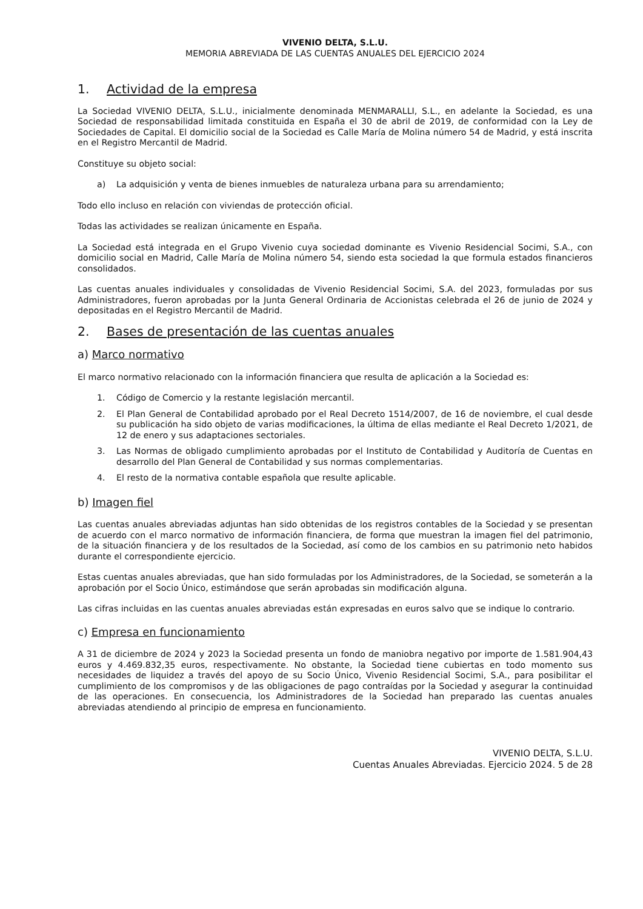VIVENIO DELTA, S.L.U.
MEMORIA ABREVIADA DE LAS CUENTAS ANUALES DEL EJERCICIO 2024
1. Actividad de la empresa
La Sociedad VIVENIO DELTA, S.L.U., inicialmente denominada MENMARALLI, S.L., en adelante la Sociedad, es una Sociedad de responsabilidad limitada constituida en España el 30 de abril de 2019, de conformidad con la Ley de Sociedades de Capital. El domicilio social de la Sociedad es Calle María de Molina número 54 de Madrid, y está inscrita en el Registro Mercantil de Madrid.
Constituye su objeto social:
a) La adquisición y venta de bienes inmuebles de naturaleza urbana para su arrendamiento;
Todo ello incluso en relación con viviendas de protección oficial.
Todas las actividades se realizan únicamente en España.
La Sociedad está integrada en el Grupo Vivenio cuya sociedad dominante es Vivenio Residencial Socimi, S.A., con domicilio social en Madrid, Calle María de Molina número 54, siendo esta sociedad la que formula estados financieros consolidados.
Las cuentas anuales individuales y consolidadas de Vivenio Residencial Socimi, S.A. del 2023, formuladas por sus Administradores, fueron aprobadas por la Junta General Ordinaria de Accionistas celebrada el 26 de junio de 2024 y depositadas en el Registro Mercantil de Madrid.
2. Bases de presentación de las cuentas anuales
a) Marco normativo
El marco normativo relacionado con la información financiera que resulta de aplicación a la Sociedad es:
1. Código de Comercio y la restante legislación mercantil.
2. El Plan General de Contabilidad aprobado por el Real Decreto 1514/2007, de 16 de noviembre, el cual desde su publicación ha sido objeto de varias modificaciones, la última de ellas mediante el Real Decreto 1/2021, de 12 de enero y sus adaptaciones sectoriales.
3. Las Normas de obligado cumplimiento aprobadas por el Instituto de Contabilidad y Auditoría de Cuentas en desarrollo del Plan General de Contabilidad y sus normas complementarias.
4. El resto de la normativa contable española que resulte aplicable.
b) Imagen fiel
Las cuentas anuales abreviadas adjuntas han sido obtenidas de los registros contables de la Sociedad y se presentan de acuerdo con el marco normativo de información financiera, de forma que muestran la imagen fiel del patrimonio, de la situación financiera y de los resultados de la Sociedad, así como de los cambios en su patrimonio neto habidos durante el correspondiente ejercicio.
Estas cuentas anuales abreviadas, que han sido formuladas por los Administradores, de la Sociedad, se someterán a la aprobación por el Socio Único, estimándose que serán aprobadas sin modificación alguna.
Las cifras incluidas en las cuentas anuales abreviadas están expresadas en euros salvo que se indique lo contrario.
c) Empresa en funcionamiento
A 31 de diciembre de 2024 y 2023 la Sociedad presenta un fondo de maniobra negativo por importe de 1.581.904,43 euros y 4.469.832,35 euros, respectivamente. No obstante, la Sociedad tiene cubiertas en todo momento sus necesidades de liquidez a través del apoyo de su Socio Único, Vivenio Residencial Socimi, S.A., para posibilitar el cumplimiento de los compromisos y de las obligaciones de pago contraídas por la Sociedad y asegurar la continuidad de las operaciones. En consecuencia, los Administradores de la Sociedad han preparado las cuentas anuales abreviadas atendiendo al principio de empresa en funcionamiento.
VIVENIO DELTA, S.L.U.
Cuentas Anuales Abreviadas. Ejercicio 2024. 5 de 28